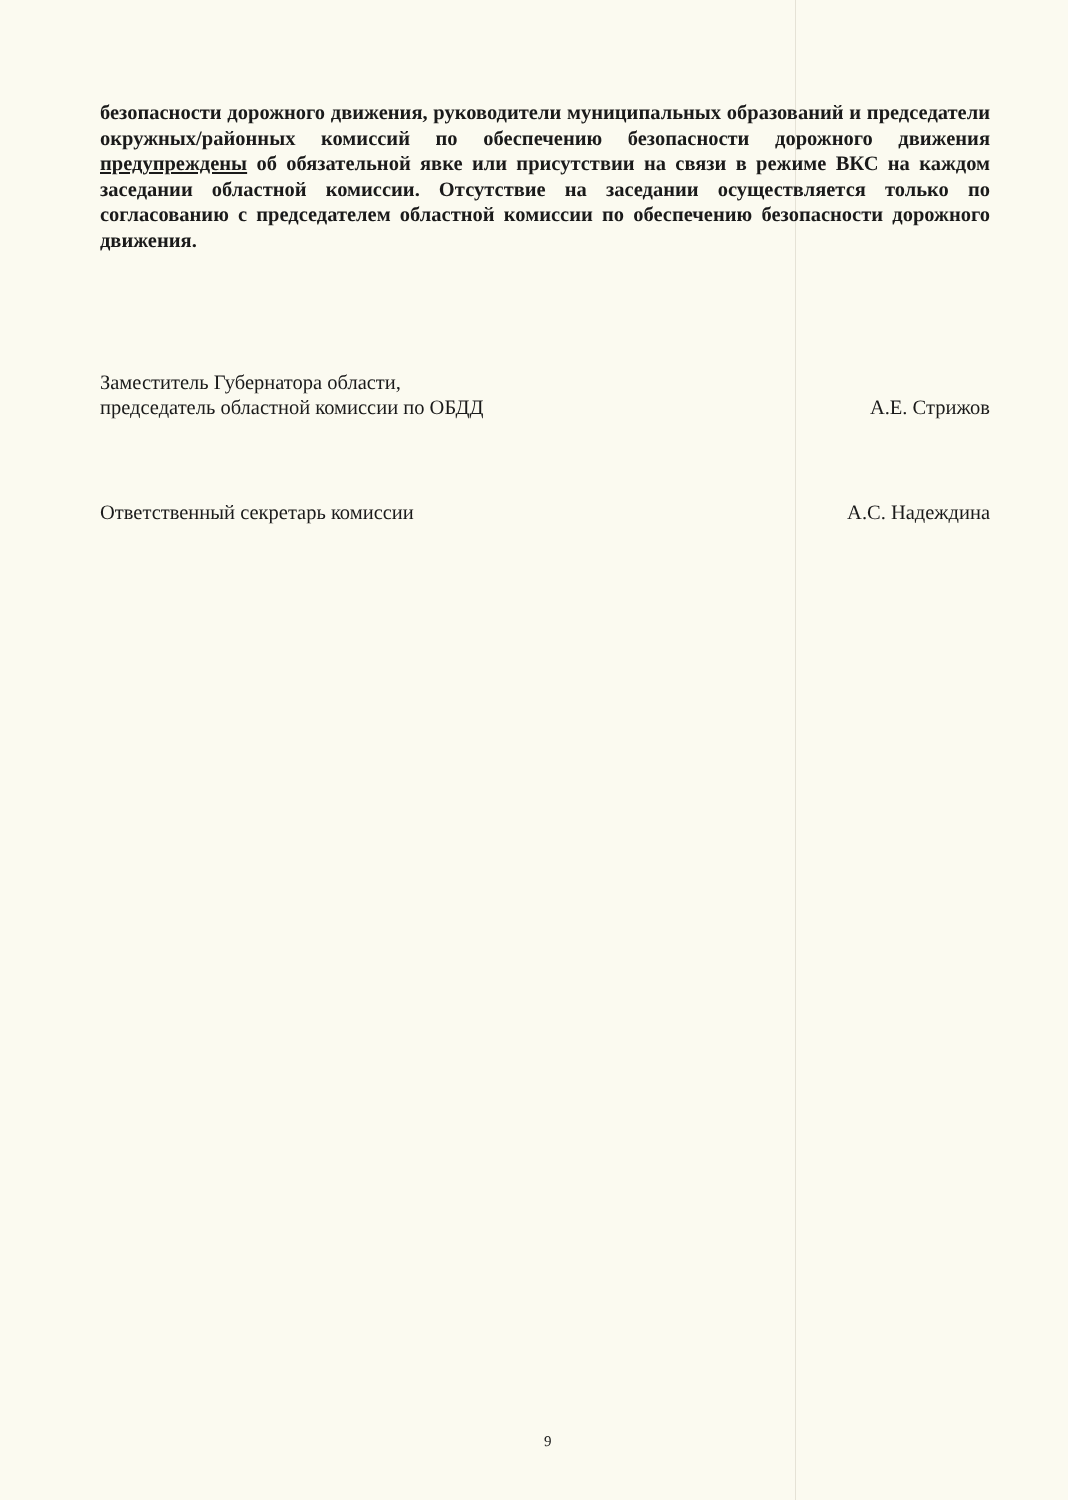безопасности дорожного движения, руководители муниципальных образований и председатели окружных/районных комиссий по обеспечению безопасности дорожного движения предупреждены об обязательной явке или присутствии на связи в режиме ВКС на каждом заседании областной комиссии. Отсутствие на заседании осуществляется только по согласованию с председателем областной комиссии по обеспечению безопасности дорожного движения.
Заместитель Губернатора области,
председатель областной комиссии по ОБДД
А.Е. Стрижов
Ответственный секретарь комиссии
А.С. Надеждина
9